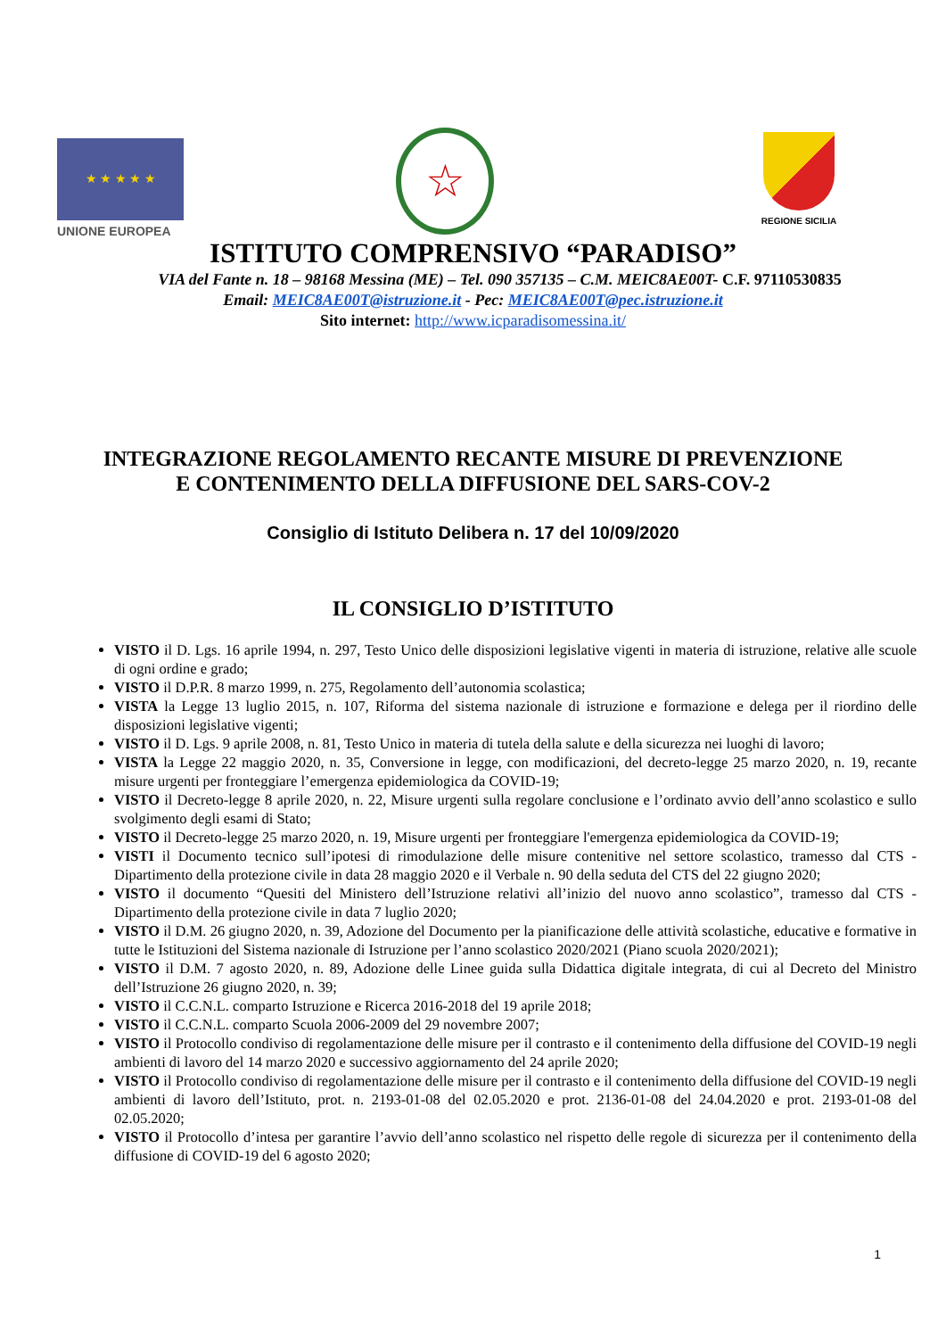★ ★ ★ ★ ★
UNIONE EUROPEA
☆ REGIONE SICILIA
ISTITUTO COMPRENSIVO “PARADISO”
VIA del Fante n. 18 – 98168 Messina (ME) – Tel. 090 357135 – C.M. MEIC8AE00T- C.F. 97110530835
Email: MEIC8AE00T@istruzione.it - Pec: MEIC8AE00T@pec.istruzione.it
Sito internet: http://www.icparadisomessina.it/
INTEGRAZIONE REGOLAMENTO RECANTE MISURE DI PREVENZIONE
E CONTENIMENTO DELLA DIFFUSIONE DEL SARS-COV-2
Consiglio di Istituto Delibera n. 17 del 10/09/2020
IL CONSIGLIO D’ISTITUTO
VISTO il D. Lgs. 16 aprile 1994, n. 297, Testo Unico delle disposizioni legislative vigenti in materia di istruzione, relative alle scuole di ogni ordine e grado;
VISTO il D.P.R. 8 marzo 1999, n. 275, Regolamento dell’autonomia scolastica;
VISTA la Legge 13 luglio 2015, n. 107, Riforma del sistema nazionale di istruzione e formazione e delega per il riordino delle disposizioni legislative vigenti;
VISTO il D. Lgs. 9 aprile 2008, n. 81, Testo Unico in materia di tutela della salute e della sicurezza nei luoghi di lavoro;
VISTA la Legge 22 maggio 2020, n. 35, Conversione in legge, con modificazioni, del decreto-legge 25 marzo 2020, n. 19, recante misure urgenti per fronteggiare l’emergenza epidemiologica da COVID-19;
VISTO il Decreto-legge 8 aprile 2020, n. 22, Misure urgenti sulla regolare conclusione e l’ordinato avvio dell’anno scolastico e sullo svolgimento degli esami di Stato;
VISTO il Decreto-legge 25 marzo 2020, n. 19, Misure urgenti per fronteggiare l'emergenza epidemiologica da COVID-19;
VISTI il Documento tecnico sull’ipotesi di rimodulazione delle misure contenitive nel settore scolastico, tramesso dal CTS - Dipartimento della protezione civile in data 28 maggio 2020 e il Verbale n. 90 della seduta del CTS del 22 giugno 2020;
VISTO il documento “Quesiti del Ministero dell’Istruzione relativi all’inizio del nuovo anno scolastico”, tramesso dal CTS - Dipartimento della protezione civile in data 7 luglio 2020;
VISTO il D.M. 26 giugno 2020, n. 39, Adozione del Documento per la pianificazione delle attività scolastiche, educative e formative in tutte le Istituzioni del Sistema nazionale di Istruzione per l’anno scolastico 2020/2021 (Piano scuola 2020/2021);
VISTO il D.M. 7 agosto 2020, n. 89, Adozione delle Linee guida sulla Didattica digitale integrata, di cui al Decreto del Ministro dell’Istruzione 26 giugno 2020, n. 39;
VISTO il C.C.N.L. comparto Istruzione e Ricerca 2016-2018 del 19 aprile 2018;
VISTO il C.C.N.L. comparto Scuola 2006-2009 del 29 novembre 2007;
VISTO il Protocollo condiviso di regolamentazione delle misure per il contrasto e il contenimento della diffusione del COVID-19 negli ambienti di lavoro del 14 marzo 2020 e successivo aggiornamento del 24 aprile 2020;
VISTO il Protocollo condiviso di regolamentazione delle misure per il contrasto e il contenimento della diffusione del COVID-19 negli ambienti di lavoro dell’Istituto, prot. n. 2193-01-08 del 02.05.2020 e prot. 2136-01-08 del 24.04.2020 e prot. 2193-01-08 del 02.05.2020;
VISTO il Protocollo d’intesa per garantire l’avvio dell’anno scolastico nel rispetto delle regole di sicurezza per il contenimento della diffusione di COVID-19 del 6 agosto 2020;
1